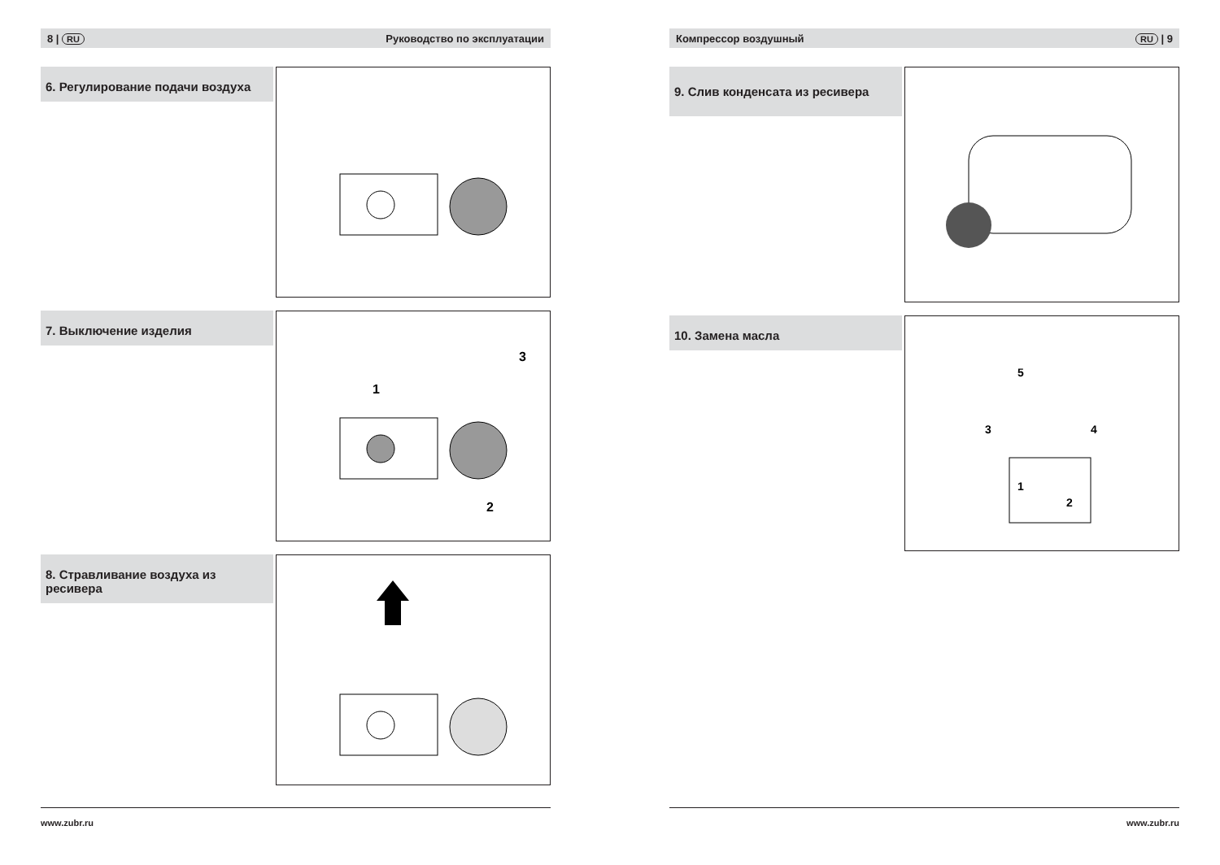8 | RU Руководство по эксплуатации
6. Регулирование подачи воздуха
7. Выключение изделия
1
2
3
8. Стравливание воздуха из ресивера
www.zubr.ru
Компрессор воздушный RU | 9
9. Слив конденсата из ресивера
10. Замена масла
1
2
3
4
5
www.zubr.ru